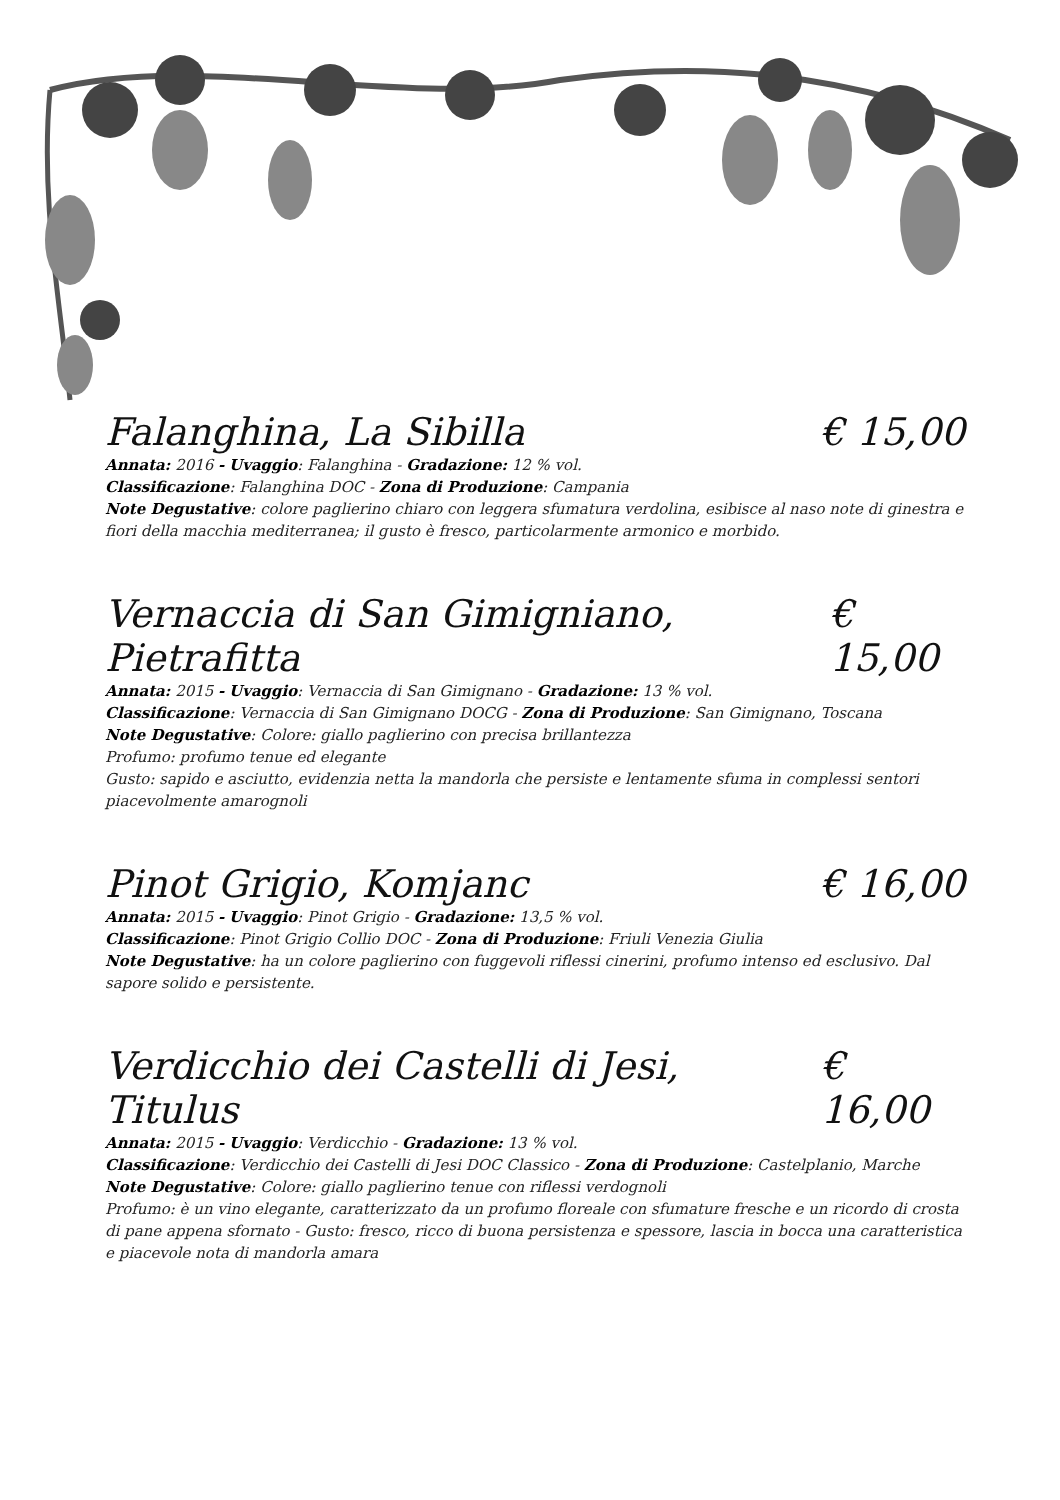Falanghina, La Sibilla € 15,00
Annata: 2016 - Uvaggio: Falanghina - Gradazione: 12 % vol.
Classificazione: Falanghina DOC - Zona di Produzione: Campania
Note Degustative: colore paglierino chiaro con leggera sfumatura verdolina, esibisce al naso note di ginestra e fiori della macchia mediterranea; il gusto è fresco, particolarmente armonico e morbido.
Vernaccia di San Gimigniano, Pietrafitta € 15,00
Annata: 2015 - Uvaggio: Vernaccia di San Gimignano - Gradazione: 13 % vol.
Classificazione: Vernaccia di San Gimignano DOCG - Zona di Produzione: San Gimignano, Toscana
Note Degustative: Colore: giallo paglierino con precisa brillantezza
Profumo: profumo tenue ed elegante
Gusto: sapido e asciutto, evidenzia netta la mandorla che persiste e lentamente sfuma in complessi sentori piacevolmente amarognoli
Pinot Grigio, Komjanc € 16,00
Annata: 2015 - Uvaggio: Pinot Grigio - Gradazione: 13,5 % vol.
Classificazione: Pinot Grigio Collio DOC - Zona di Produzione: Friuli Venezia Giulia
Note Degustative: ha un colore paglierino con fuggevoli riflessi cinerini, profumo intenso ed esclusivo. Dal sapore solido e persistente.
Verdicchio dei Castelli di Jesi, Titulus € 16,00
Annata: 2015 - Uvaggio: Verdicchio - Gradazione: 13 % vol.
Classificazione: Verdicchio dei Castelli di Jesi DOC Classico - Zona di Produzione: Castelplanio, Marche
Note Degustative: Colore: giallo paglierino tenue con riflessi verdognoli
Profumo: è un vino elegante, caratterizzato da un profumo floreale con sfumature fresche e un ricordo di crosta di pane appena sfornato - Gusto: fresco, ricco di buona persistenza e spessore, lascia in bocca una caratteristica e piacevole nota di mandorla amara